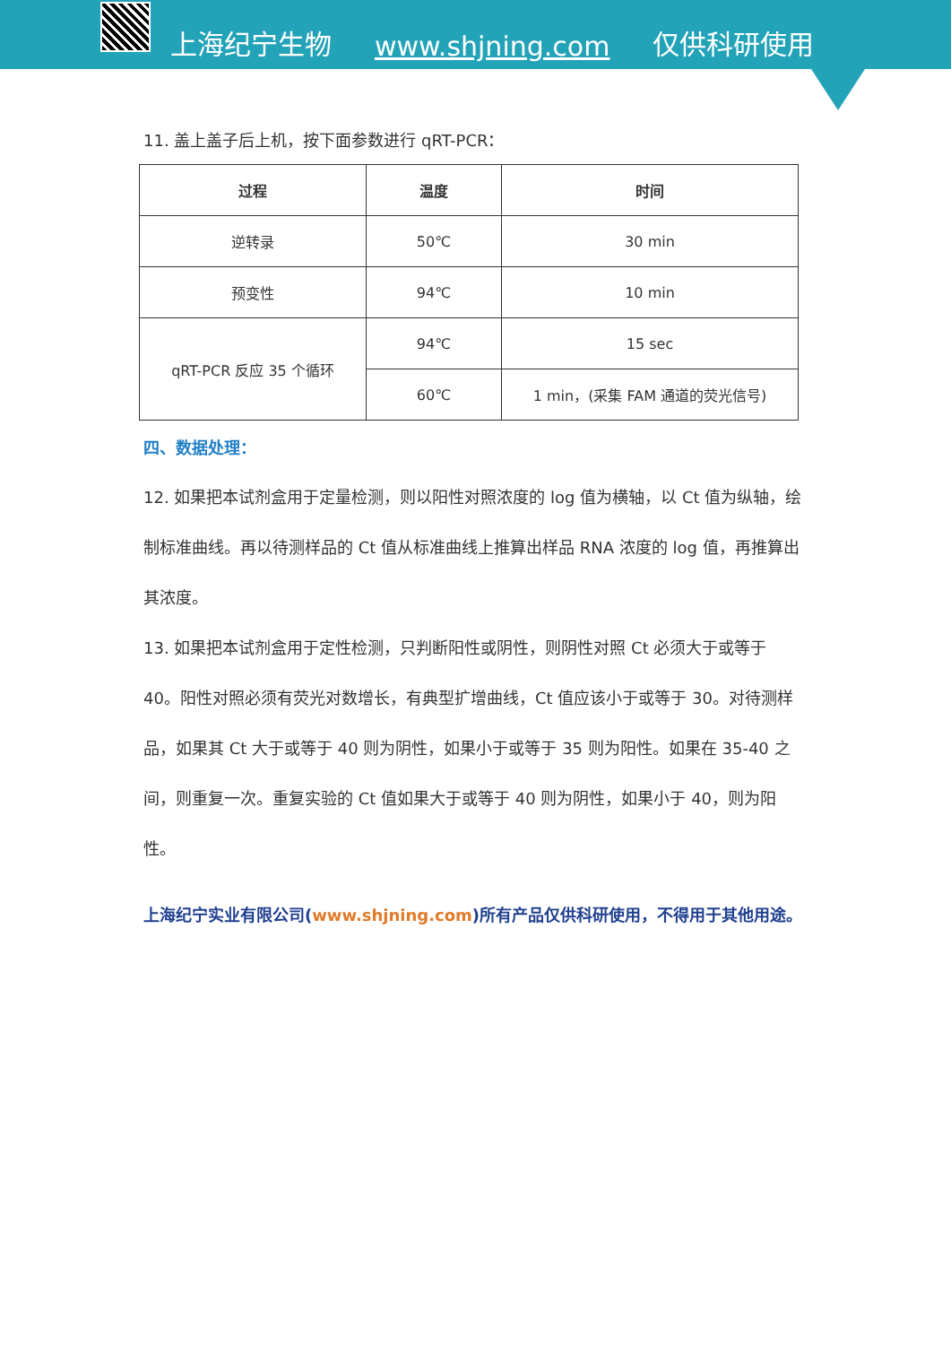上海纪宁生物 www.shjning.com 仅供科研使用
11. 盖上盖子后上机，按下面参数进行 qRT-PCR：
| 过程 | 温度 | 时间 |
| --- | --- | --- |
| 逆转录 | 50℃ | 30 min |
| 预变性 | 94℃ | 10 min |
| qRT-PCR 反应 35 个循环 | 94℃ | 15 sec |
| | 60℃ | 1 min，(采集 FAM 通道的荧光信号) |
四、数据处理：
12. 如果把本试剂盒用于定量检测，则以阳性对照浓度的 log 值为横轴，以 Ct 值为纵轴，绘制标准曲线。再以待测样品的 Ct 值从标准曲线上推算出样品 RNA 浓度的 log 值，再推算出其浓度。
13. 如果把本试剂盒用于定性检测，只判断阳性或阴性，则阴性对照 Ct 必须大于或等于 40。阳性对照必须有荧光对数增长，有典型扩增曲线，Ct 值应该小于或等于 30。对待测样品，如果其 Ct 大于或等于 40 则为阴性，如果小于或等于 35 则为阳性。如果在 35-40 之间，则重复一次。重复实验的 Ct 值如果大于或等于 40 则为阴性，如果小于 40，则为阳性。
上海纪宁实业有限公司(www.shjning.com)所有产品仅供科研使用，不得用于其他用途。